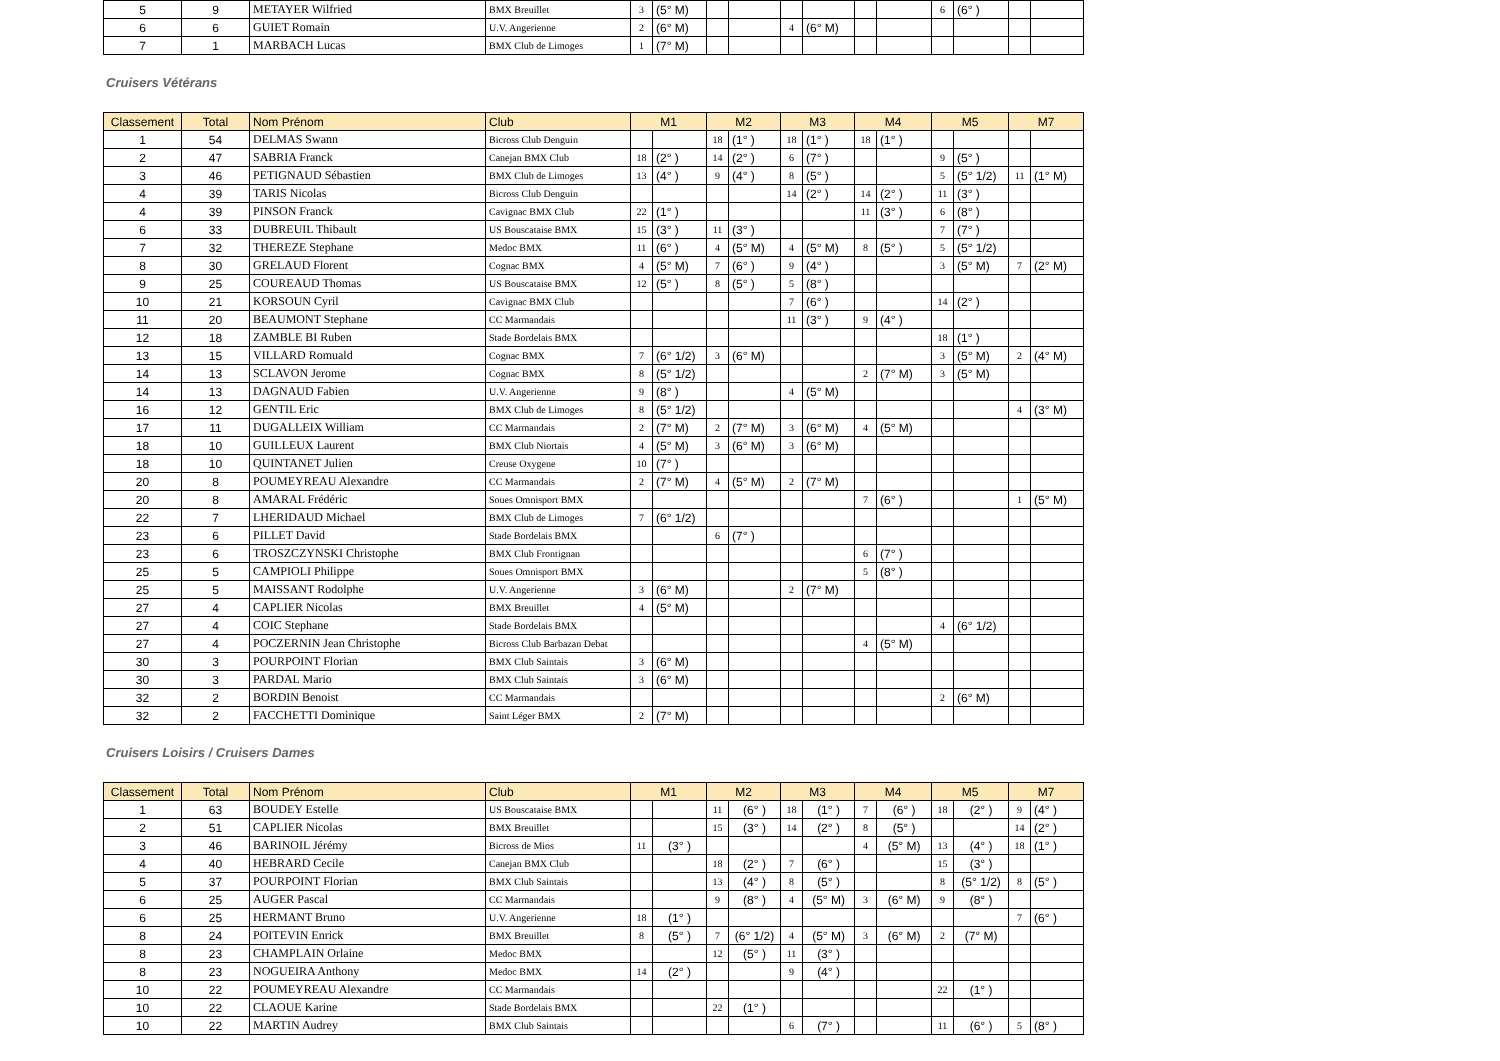| 5 | 9 | METAYER Wilfried | BMX Breuillet | 3 | (5° M) | | | | | | | 6 | (6° ) | | |
| 6 | 6 | GUIET Romain | U.V. Angerienne | 2 | (6° M) | | | 4 | (6° M) | | | | | | |
| 7 | 1 | MARBACH Lucas | BMX Club de Limoges | 1 | (7° M) | | | | | | | | | | |
Cruisers Vétérans
| Classement | Total | Nom Prénom | Club | M1 | | M2 | | M3 | | M4 | | M5 | | M7 | |
| --- | --- | --- | --- | --- | --- | --- | --- | --- | --- | --- | --- | --- | --- | --- | --- |
| 1 | 54 | DELMAS Swann | Bicross Club Denguin | | | 18 | (1° ) | 18 | (1° ) | 18 | (1° ) | | | | |
| 2 | 47 | SABRIA Franck | Canejan BMX Club | 18 | (2° ) | 14 | (2° ) | 6 | (7° ) | | | 9 | (5° ) | | |
| 3 | 46 | PETIGNAUD Sébastien | BMX Club de Limoges | 13 | (4° ) | 9 | (4° ) | 8 | (5° ) | | | 5 | (5° 1/2) | 11 | (1° M) |
| 4 | 39 | TARIS Nicolas | Bicross Club Denguin | | | | | 14 | (2° ) | 14 | (2° ) | 11 | (3° ) | | |
| 4 | 39 | PINSON Franck | Cavignac BMX Club | 22 | (1° ) | | | | | 11 | (3° ) | 6 | (8° ) | | |
| 6 | 33 | DUBREUIL Thibault | US Bouscataise BMX | 15 | (3° ) | 11 | (3° ) | | | | | 7 | (7° ) | | |
| 7 | 32 | THEREZE Stephane | Medoc BMX | 11 | (6° ) | 4 | (5° M) | 4 | (5° M) | 8 | (5° ) | 5 | (5° 1/2) | | |
| 8 | 30 | GRELAUD Florent | Cognac BMX | 4 | (5° M) | 7 | (6° ) | 9 | (4° ) | | | 3 | (5° M) | 7 | (2° M) |
| 9 | 25 | COUREAUD Thomas | US Bouscataise BMX | 12 | (5° ) | 8 | (5° ) | 5 | (8° ) | | | | | | |
| 10 | 21 | KORSOUN Cyril | Cavignac BMX Club | | | | | 7 | (6° ) | | | 14 | (2° ) | | |
| 11 | 20 | BEAUMONT Stephane | CC Marmandais | | | | | 11 | (3° ) | 9 | (4° ) | | | | |
| 12 | 18 | ZAMBLE BI Ruben | Stade Bordelais BMX | | | | | | | | | 18 | (1° ) | | |
| 13 | 15 | VILLARD Romuald | Cognac BMX | 7 | (6° 1/2) | 3 | (6° M) | | | | | 3 | (5° M) | 2 | (4° M) |
| 14 | 13 | SCLAVON Jerome | Cognac BMX | 8 | (5° 1/2) | | | | | 2 | (7° M) | 3 | (5° M) | | |
| 14 | 13 | DAGNAUD Fabien | U.V. Angerienne | 9 | (8° ) | | | 4 | (5° M) | | | | | | |
| 16 | 12 | GENTIL Eric | BMX Club de Limoges | 8 | (5° 1/2) | | | | | | | | | 4 | (3° M) |
| 17 | 11 | DUGALLEIX William | CC Marmandais | 2 | (7° M) | 2 | (7° M) | 3 | (6° M) | 4 | (5° M) | | | | |
| 18 | 10 | GUILLEUX Laurent | BMX Club Niortais | 4 | (5° M) | 3 | (6° M) | 3 | (6° M) | | | | | | |
| 18 | 10 | QUINTANET Julien | Creuse Oxygene | 10 | (7° ) | | | | | | | | | | |
| 20 | 8 | POUMEYREAU Alexandre | CC Marmandais | 2 | (7° M) | 4 | (5° M) | 2 | (7° M) | | | | | | |
| 20 | 8 | AMARAL Frédéric | Soues Omnisport BMX | | | | | | | 7 | (6° ) | | | 1 | (5° M) |
| 22 | 7 | LHERIDAUD Michael | BMX Club de Limoges | 7 | (6° 1/2) | | | | | | | | | | |
| 23 | 6 | PILLET David | Stade Bordelais BMX | | | 6 | (7° ) | | | | | | | | |
| 23 | 6 | TROSZCZYNSKI Christophe | BMX Club Frontignan | | | | | | | 6 | (7° ) | | | | |
| 25 | 5 | CAMPIOLI Philippe | Soues Omnisport BMX | | | | | | | 5 | (8° ) | | | | |
| 25 | 5 | MAISSANT Rodolphe | U.V. Angerienne | 3 | (6° M) | | | 2 | (7° M) | | | | | | |
| 27 | 4 | CAPLIER Nicolas | BMX Breuillet | 4 | (5° M) | | | | | | | | | | |
| 27 | 4 | COIC Stephane | Stade Bordelais BMX | | | | | | | | | 4 | (6° 1/2) | | |
| 27 | 4 | POCZERNIN Jean Christophe | Bicross Club Barbazan Debat | | | | | | | 4 | (5° M) | | | | |
| 30 | 3 | POURPOINT Florian | BMX Club Saintais | 3 | (6° M) | | | | | | | | | | |
| 30 | 3 | PARDAL Mario | BMX Club Saintais | 3 | (6° M) | | | | | | | | | | |
| 32 | 2 | BORDIN Benoist | CC Marmandais | | | | | | | | | 2 | (6° M) | | |
| 32 | 2 | FACCHETTI Dominique | Saint Léger BMX | 2 | (7° M) | | | | | | | | | | |
Cruisers Loisirs / Cruisers Dames
| Classement | Total | Nom Prénom | Club | M1 | | M2 | | M3 | | M4 | | M5 | | M7 | |
| --- | --- | --- | --- | --- | --- | --- | --- | --- | --- | --- | --- | --- | --- | --- | --- |
| 1 | 63 | BOUDEY Estelle | US Bouscataise BMX | | | 11 | (6° ) | 18 | (1° ) | 7 | (6° ) | 18 | (2° ) | 9 | (4° ) |
| 2 | 51 | CAPLIER Nicolas | BMX Breuillet | | | 15 | (3° ) | 14 | (2° ) | 8 | (5° ) | | | 14 | (2° ) |
| 3 | 46 | BARINOIL Jérémy | Bicross de Mios | 11 | (3° ) | | | | | 4 | (5° M) | 13 | (4° ) | 18 | (1° ) |
| 4 | 40 | HEBRARD Cecile | Canejan BMX Club | | | 18 | (2° ) | 7 | (6° ) | | | 15 | (3° ) | | |
| 5 | 37 | POURPOINT Florian | BMX Club Saintais | | | 13 | (4° ) | 8 | (5° ) | | | 8 | (5° 1/2) | 8 | (5° ) |
| 6 | 25 | AUGER Pascal | CC Marmandais | | | 9 | (8° ) | 4 | (5° M) | 3 | (6° M) | 9 | (8° ) | | |
| 6 | 25 | HERMANT Bruno | U.V. Angerienne | 18 | (1° ) | | | | | | | | | 7 | (6° ) |
| 8 | 24 | POITEVIN Enrick | BMX Breuillet | 8 | (5° ) | 7 | (6° 1/2) | 4 | (5° M) | 3 | (6° M) | 2 | (7° M) | | |
| 8 | 23 | CHAMPLAIN Orlaine | Medoc BMX | | | 12 | (5° ) | 11 | (3° ) | | | | | | |
| 8 | 23 | NOGUEIRA Anthony | Medoc BMX | 14 | (2° ) | | | 9 | (4° ) | | | | | | |
| 10 | 22 | POUMEYREAU Alexandre | CC Marmandais | | | | | | | | | 22 | (1° ) | | |
| 10 | 22 | CLAOUE Karine | Stade Bordelais BMX | | | 22 | (1° ) | | | | | | | | |
| 10 | 22 | MARTIN Audrey | BMX Club Saintais | | | | | 6 | (7° ) | | | 11 | (6° ) | 5 | (8° ) |